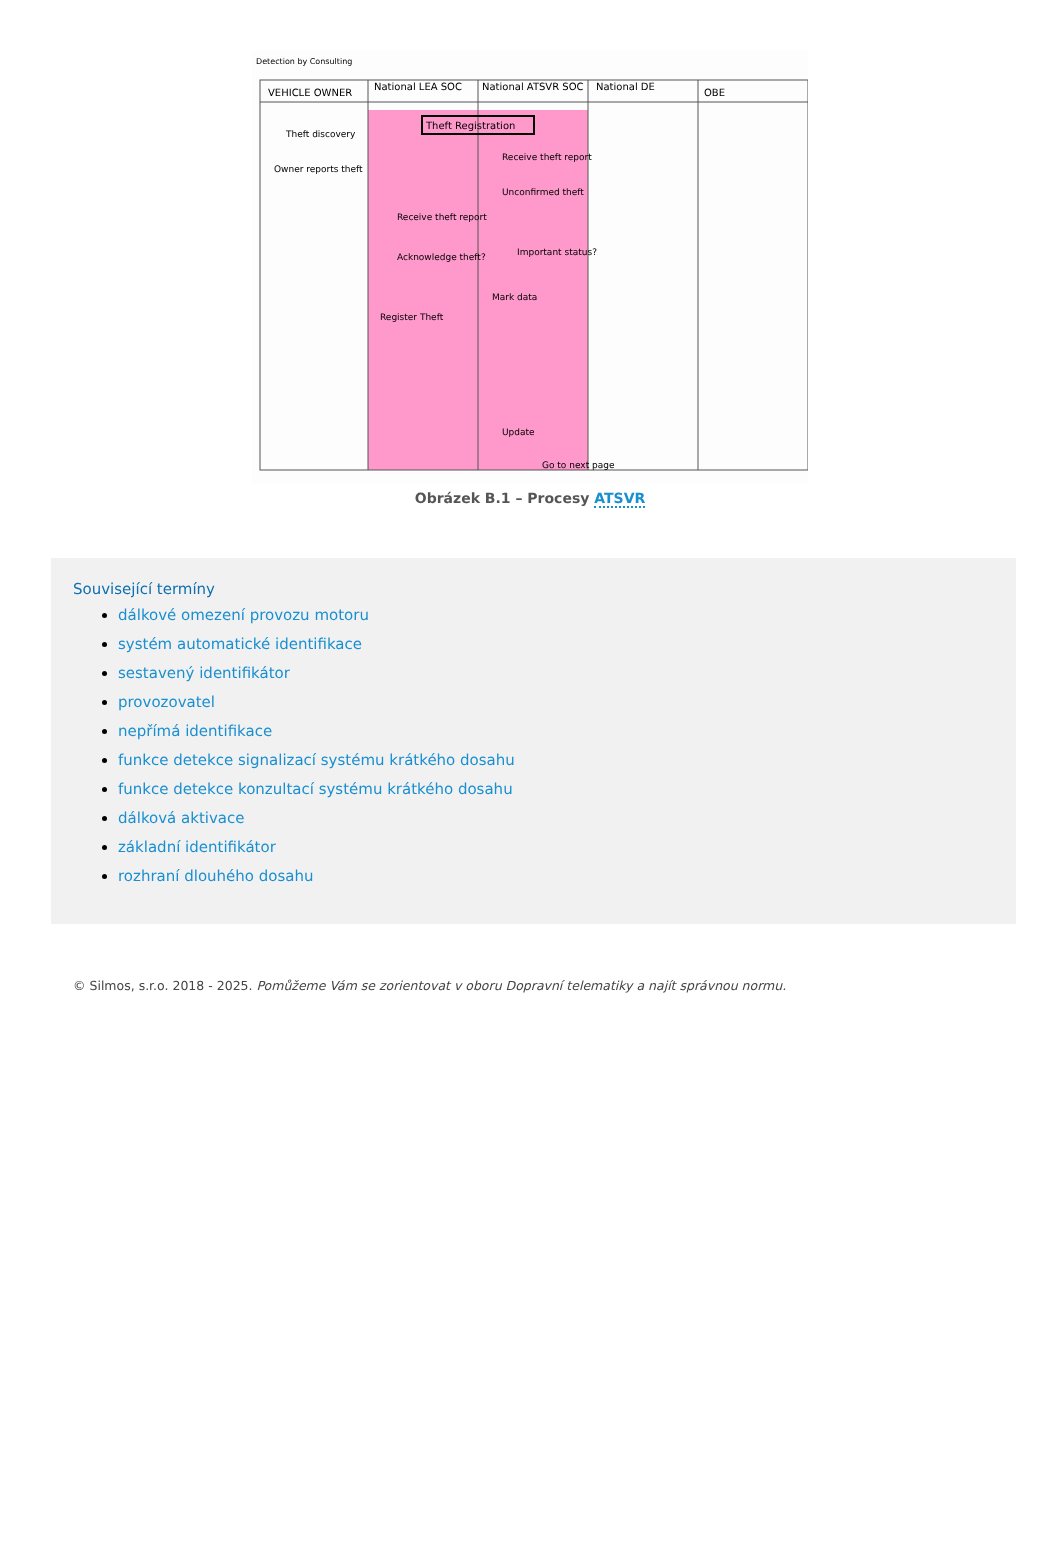Detection by Consulting
VEHICLE OWNER
National LEA SOC
National ATSVR SOC
National DE
OBE
Theft Registration
Theft discovery
Owner reports theft
Receive theft report
Unconfirmed theft
Receive theft report
Acknowledge theft?
Important status?
Register Theft
Mark data
Update
Go to next page
Obrázek B.1 – Procesy ATSVR
Související termíny
dálkové omezení provozu motoru
systém automatické identifikace
sestavený identifikátor
provozovatel
nepřímá identifikace
funkce detekce signalizací systému krátkého dosahu
funkce detekce konzultací systému krátkého dosahu
dálková aktivace
základní identifikátor
rozhraní dlouhého dosahu
© Silmos, s.r.o. 2018 - 2025. Pomůžeme Vám se zorientovat v oboru Dopravní telematiky a najít správnou normu.